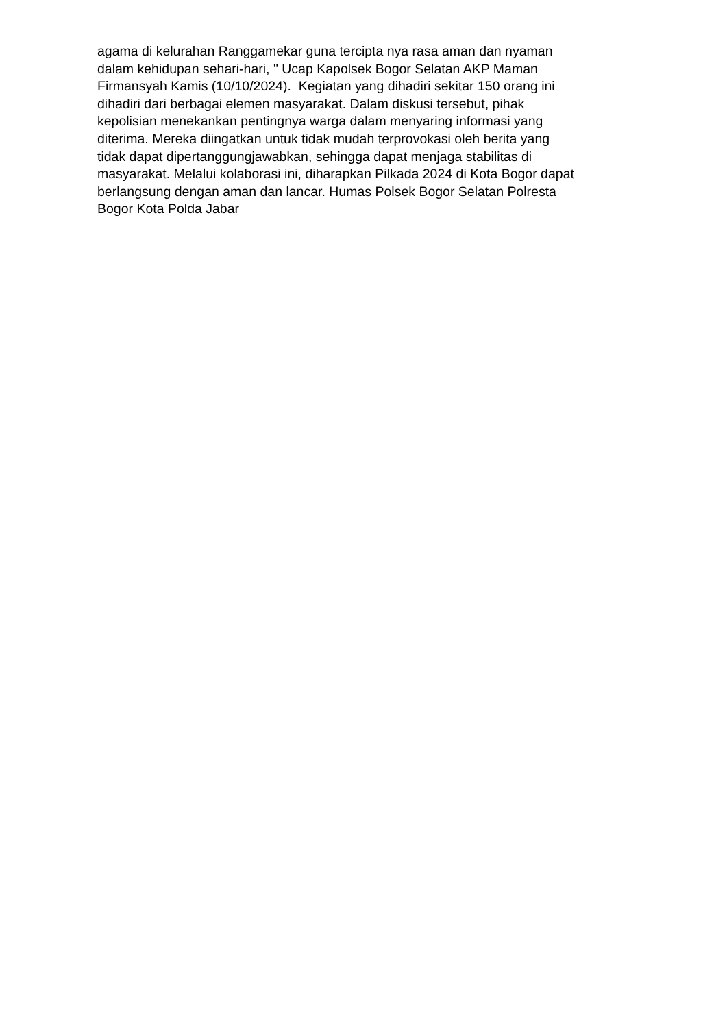agama di kelurahan Ranggamekar guna tercipta nya rasa aman dan nyaman
dalam kehidupan sehari-hari, " Ucap Kapolsek Bogor Selatan AKP Maman
Firmansyah Kamis (10/10/2024). Kegiatan yang dihadiri sekitar 150 orang ini
dihadiri dari berbagai elemen masyarakat. Dalam diskusi tersebut, pihak
kepolisian menekankan pentingnya warga dalam menyaring informasi yang
diterima. Mereka diingatkan untuk tidak mudah terprovokasi oleh berita yang
tidak dapat dipertanggungjawabkan, sehingga dapat menjaga stabilitas di
masyarakat. Melalui kolaborasi ini, diharapkan Pilkada 2024 di Kota Bogor dapat
berlangsung dengan aman dan lancar. Humas Polsek Bogor Selatan Polresta
Bogor Kota Polda Jabar